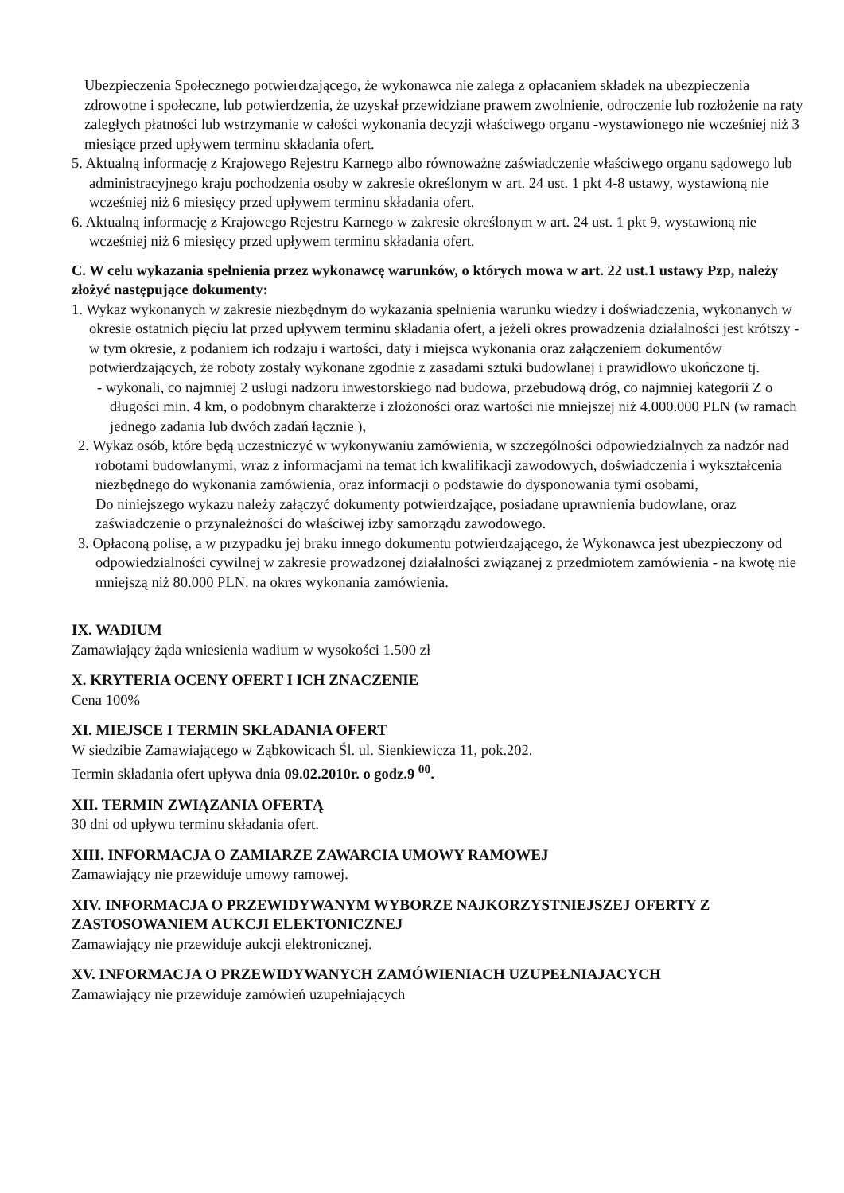Ubezpieczenia Społecznego potwierdzającego, że wykonawca nie zalega z opłacaniem składek na ubezpieczenia zdrowotne i społeczne, lub potwierdzenia, że uzyskał przewidziane prawem zwolnienie, odroczenie lub rozłożenie na raty zaległych płatności lub wstrzymanie w całości wykonania decyzji właściwego organu -wystawionego nie wcześniej niż 3 miesiące przed upływem terminu składania ofert.
5. Aktualną informację z Krajowego Rejestru Karnego albo równoważne zaświadczenie właściwego organu sądowego lub administracyjnego kraju pochodzenia osoby w zakresie określonym w art. 24 ust. 1 pkt 4-8 ustawy, wystawioną nie wcześniej niż 6 miesięcy przed upływem terminu składania ofert.
6. Aktualną informację z Krajowego Rejestru Karnego w zakresie określonym w art. 24 ust. 1 pkt 9, wystawioną nie wcześniej niż 6 miesięcy przed upływem terminu składania ofert.
C. W celu wykazania spełnienia przez wykonawcę warunków, o których mowa w art. 22 ust.1 ustawy Pzp, należy złożyć następujące dokumenty:
1. Wykaz wykonanych w zakresie niezbędnym do wykazania spełnienia warunku wiedzy i doświadczenia, wykonanych w okresie ostatnich pięciu lat przed upływem terminu składania ofert, a jeżeli okres prowadzenia działalności jest krótszy - w tym okresie, z podaniem ich rodzaju i wartości, daty i miejsca wykonania oraz załączeniem dokumentów potwierdzających, że roboty zostały wykonane zgodnie z zasadami sztuki budowlanej i prawidłowo ukończone tj.
- wykonali, co najmniej 2 usługi nadzoru inwestorskiego nad budowa, przebudową dróg, co najmniej kategorii Z o długości min. 4 km, o podobnym charakterze i złożoności oraz wartości nie mniejszej niż 4.000.000 PLN (w ramach jednego zadania lub dwóch zadań łącznie ),
2. Wykaz osób, które będą uczestniczyć w wykonywaniu zamówienia, w szczególności odpowiedzialnych za nadzór nad robotami budowlanymi, wraz z informacjami na temat ich kwalifikacji zawodowych, doświadczenia i wykształcenia niezbędnego do wykonania zamówienia, oraz informacji o podstawie do dysponowania tymi osobami,
Do niniejszego wykazu należy załączyć dokumenty potwierdzające, posiadane uprawnienia budowlane, oraz zaświadczenie o przynależności do właściwej izby samorządu zawodowego.
3. Opłaconą polisę, a w przypadku jej braku innego dokumentu potwierdzającego, że Wykonawca jest ubezpieczony od odpowiedzialności cywilnej w zakresie prowadzonej działalności związanej z przedmiotem zamówienia - na kwotę nie mniejszą niż 80.000 PLN. na okres wykonania zamówienia.
IX. WADIUM
Zamawiający żąda wniesienia wadium w wysokości 1.500 zł
X. KRYTERIA OCENY OFERT I ICH ZNACZENIE
Cena 100%
XI. MIEJSCE I TERMIN SKŁADANIA OFERT
W siedzibie Zamawiającego w Ząbkowicach Śl. ul. Sienkiewicza 11, pok.202.
Termin składania ofert upływa dnia 09.02.2010r. o godz.9 <sup>00</sup>.
XII. TERMIN ZWIĄZANIA OFERTĄ
30 dni od upływu terminu składania ofert.
XIII. INFORMACJA O ZAMIARZE ZAWARCIA UMOWY RAMOWEJ
Zamawiający nie przewiduje umowy ramowej.
XIV. INFORMACJA O PRZEWIDYWANYM WYBORZE NAJKORZYSTNIEJSZEJ OFERTY Z ZASTOSOWANIEM AUKCJI ELEKTONICZNEJ
Zamawiający nie przewiduje aukcji elektronicznej.
XV. INFORMACJA O PRZEWIDYWANYCH ZAMÓWIENIACH UZUPEŁNIAJACYCH
Zamawiający nie przewiduje zamówień uzupełniających